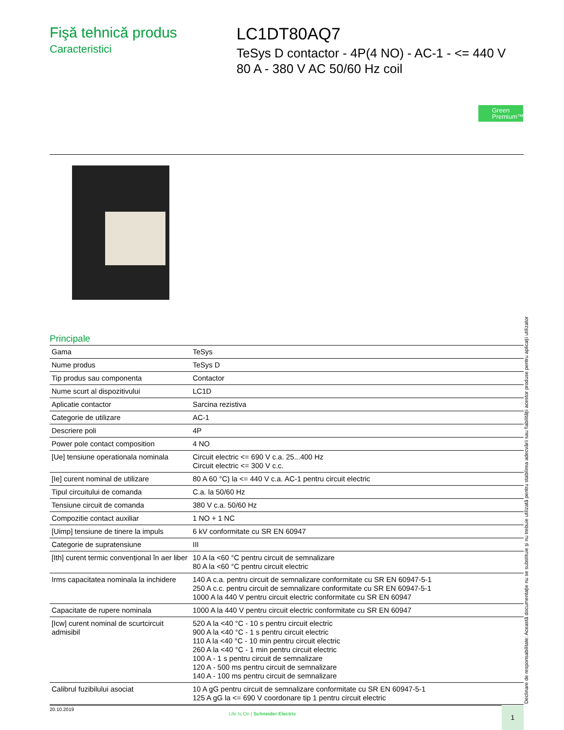Fişă tehnică produs
Caracteristici
LC1DT80AQ7
TeSys D contactor - 4P(4 NO) - AC-1 - <= 440 V
80 A - 380 V AC 50/60 Hz coil
Green
Premium™
Principale
| Gama | TeSys |
| Nume produs | TeSys D |
| Tip produs sau componenta | Contactor |
| Nume scurt al dispozitivului | LC1D |
| Aplicatie contactor | Sarcina rezistiva |
| Categorie de utilizare | AC-1 |
| Descriere poli | 4P |
| Power pole contact composition | 4 NO |
| [Ue] tensiune operationala nominala | Circuit electric <= 690 V c.a. 25...400 Hz Circuit electric <= 300 V c.c. |
| [Ie] curent nominal de utilizare | 80 A 60 °C) la <= 440 V c.a. AC-1 pentru circuit electric |
| Tipul circuitului de comanda | C.a. la 50/60 Hz |
| Tensiune circuit de comanda | 380 V c.a. 50/60 Hz |
| Compozitie contact auxiliar | 1 NO + 1 NC |
| [Uimp] tensiune de tinere la impuls | 6 kV conformitate cu SR EN 60947 |
| Categorie de supratensiune | III |
| [Ith] curent termic convențional în aer liber | 10 A la <60 °C pentru circuit de semnalizare 80 A la <60 °C pentru circuit electric |
| Irms capacitatea nominala la inchidere | 140 A c.a. pentru circuit de semnalizare conformitate cu SR EN 60947-5-1 250 A c.c. pentru circuit de semnalizare conformitate cu SR EN 60947-5-1 1000 A la 440 V pentru circuit electric conformitate cu SR EN 60947 |
| Capacitate de rupere nominala | 1000 A la 440 V pentru circuit electric conformitate cu SR EN 60947 |
| [Icw] curent nominal de scurtcircuit admisibil | 520 A la <40 °C - 10 s pentru circuit electric 900 A la <40 °C - 1 s pentru circuit electric 110 A la <40 °C - 10 min pentru circuit electric 260 A la <40 °C - 1 min pentru circuit electric 100 A - 1 s pentru circuit de semnalizare 120 A - 500 ms pentru circuit de semnalizare 140 A - 100 ms pentru circuit de semnalizare |
| Calibrul fuzibilului asociat | 10 A gG pentru circuit de semnalizare conformitate cu SR EN 60947-5-1 125 A gG la <= 690 V coordonare tip 1 pentru circuit electric |
Declinare de responsabilitate: Această documentaţie nu se substituie şi nu trebuie utilizată pentru stabilirea adecvării sau fiabilităţii acestor produse pentru aplicaţii utilizator
20.10.2019
Life Is On | Schneider Electric
1